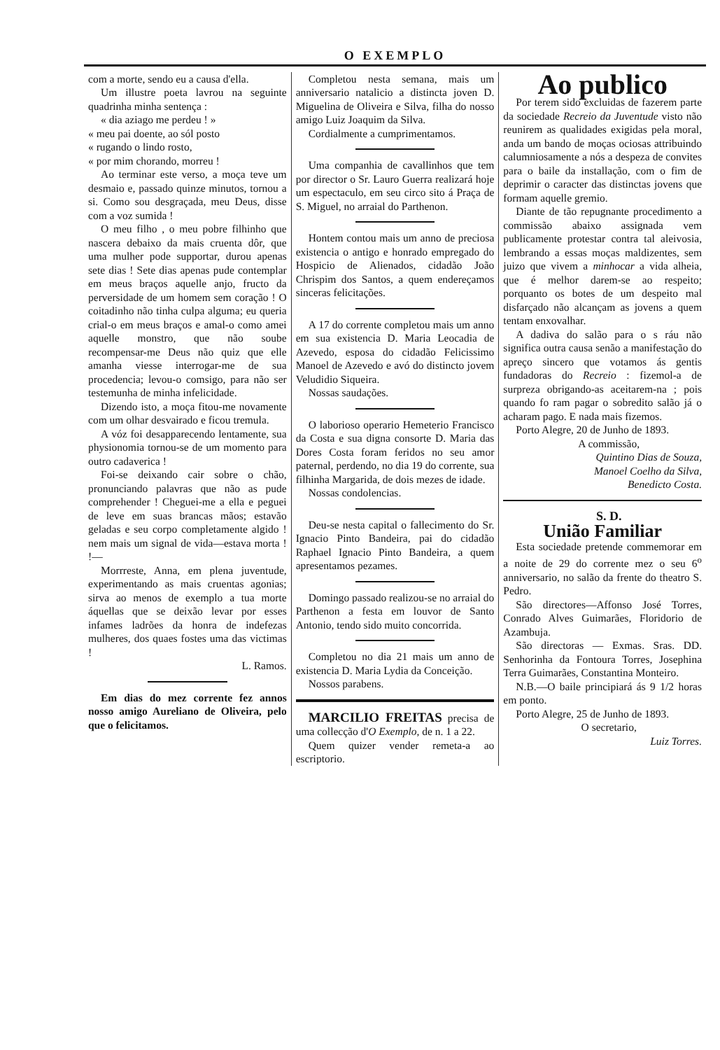O EXEMPLO
com a morte, sendo eu a causa d'ella.
Um illustre poeta lavrou na seguinte quadrinha minha sentença :
« dia aziago me perdeu ! »
« meu pai doente, ao sól posto
« rugando o lindo rosto,
« por mim chorando, morreu !
Ao terminar este verso, a moça teve um desmaio e, passado quinze minutos, tornou a si. Como sou desgraçada, meu Deus, disse com a voz sumida !
O meu filho , o meu pobre filhinho que nascera debaixo da mais cruenta dôr, que uma mulher pode supportar, durou apenas sete dias ! Sete dias apenas pude contemplar em meus braços aquelle anjo, fructo da perversidade de um homem sem coração ! O coitadinho não tinha culpa alguma; eu queria crial-o em meus braços e amal-o como amei aquelle monstro, que não soube recompensar-me Deus não quiz que elle amanha viesse interrogar-me de sua procedencia; levou-o comsigo, para não ser testemunha de minha infelicidade.
Dizendo isto, a moça fitou-me novamente com um olhar desvairado e ficou tremula.
A vóz foi desapparecendo lentamente, sua physionomia tornou-se de um momento para outro cadaverica !
Foi-se deixando cair sobre o chão, pronunciando palavras que não as pude comprehender ! Cheguei-me a ella e peguei de leve em suas brancas mãos; estavão geladas e seu corpo completamente algido ! nem mais um signal de vida—estava morta ! !—
Morrreste, Anna, em plena juventude, experimentando as mais cruentas agonias; sirva ao menos de exemplo a tua morte áquellas que se deixão levar por esses infames ladrões da honra de indefezas mulheres, dos quaes fostes uma das victimas !
L. Ramos.
Em dias do mez corrente fez annos nosso amigo Aureliano de Oliveira, pelo que o felicitamos.
Completou nesta semana, mais um anniversario natalicio a distincta joven D. Miguelina de Oliveira e Silva, filha do nosso amigo Luiz Joaquim da Silva.
Cordialmente a cumprimentamos.
Uma companhia de cavallinhos que tem por director o Sr. Lauro Guerra realizará hoje um espectaculo, em seu circo sito á Praça de S. Miguel, no arraial do Parthenon.
Hontem contou mais um anno de preciosa existencia o antigo e honrado empregado do Hospicio de Alienados, cidadão João Chrispim dos Santos, a quem endereçamos sinceras felicitações.
A 17 do corrente completou mais um anno em sua existencia D. Maria Leocadia de Azevedo, esposa do cidadão Felicissimo Manoel de Azevedo e avó do distincto jovem Veludidio Siqueira.
Nossas saudações.
O laborioso operario Hemeterio Francisco da Costa e sua digna consorte D. Maria das Dores Costa foram feridos no seu amor paternal, perdendo, no dia 19 do corrente, sua filhinha Margarida, de dois mezes de idade.
Nossas condolencias.
Deu-se nesta capital o fallecimento do Sr. Ignacio Pinto Bandeira, pai do cidadão Raphael Ignacio Pinto Bandeira, a quem apresentamos pezames.
Domingo passado realizou-se no arraial do Parthenon a festa em louvor de Santo Antonio, tendo sido muito concorrida.
Completou no dia 21 mais um anno de existencia D. Maria Lydia da Conceição.
Nossos parabens.
MARCILIO FREITAS precisa de uma collecção d'O Exemplo, de n. 1 a 22.
Quem quizer vender remeta-a ao escriptorio.
Ao publico
Por terem sido excluidas de fazerem parte da sociedade Recreio da Juventude visto não reunirem as qualidades exigidas pela moral, anda um bando de moças ociosas attribuindo calumniosamente a nós a despeza de convites para o baile da installação, com o fim de deprimir o caracter das distinctas jovens que formam aquelle gremio.
Diante de tão repugnante procedimento a commissão abaixo assignada vem publicamente protestar contra tal aleivosia, lembrando a essas moças maldizentes, sem juizo que vivem a minhocar a vida alheia, que é melhor darem-se ao respeito; porquanto os botes de um despeito mal disfarçado não alcançam as jovens a quem tentam enxovalhar.
A dadiva do salão para o s ráu não significa outra causa senão a manifestação do apreço sincero que votamos ás gentis fundadoras do Recreio : fizemol-a de surpreza obrigando-as aceitarem-na ; pois quando fo ram pagar o sobredito salão já o acharam pago. E nada mais fizemos.
Porto Alegre, 20 de Junho de 1893.
A commissão,
Quintino Dias de Souza,
Manoel Coelho da Silva,
Benedicto Costa.
S. D.
União Familiar
Esta sociedade pretende commemorar em a noite de 29 do corrente mez o seu 6<sup>o</sup> anniversario, no salão da frente do theatro S. Pedro.
São directores—Affonso José Torres, Conrado Alves Guimarães, Floridorio de Azambuja.
São directoras — Exmas. Sras. DD. Senhorinha da Fontoura Torres, Josephina Terra Guimarães, Constantina Monteiro.
N.B.—O baile principiará ás 9 1/2 horas em ponto.
Porto Alegre, 25 de Junho de 1893.
O secretario,
Luiz Torres.